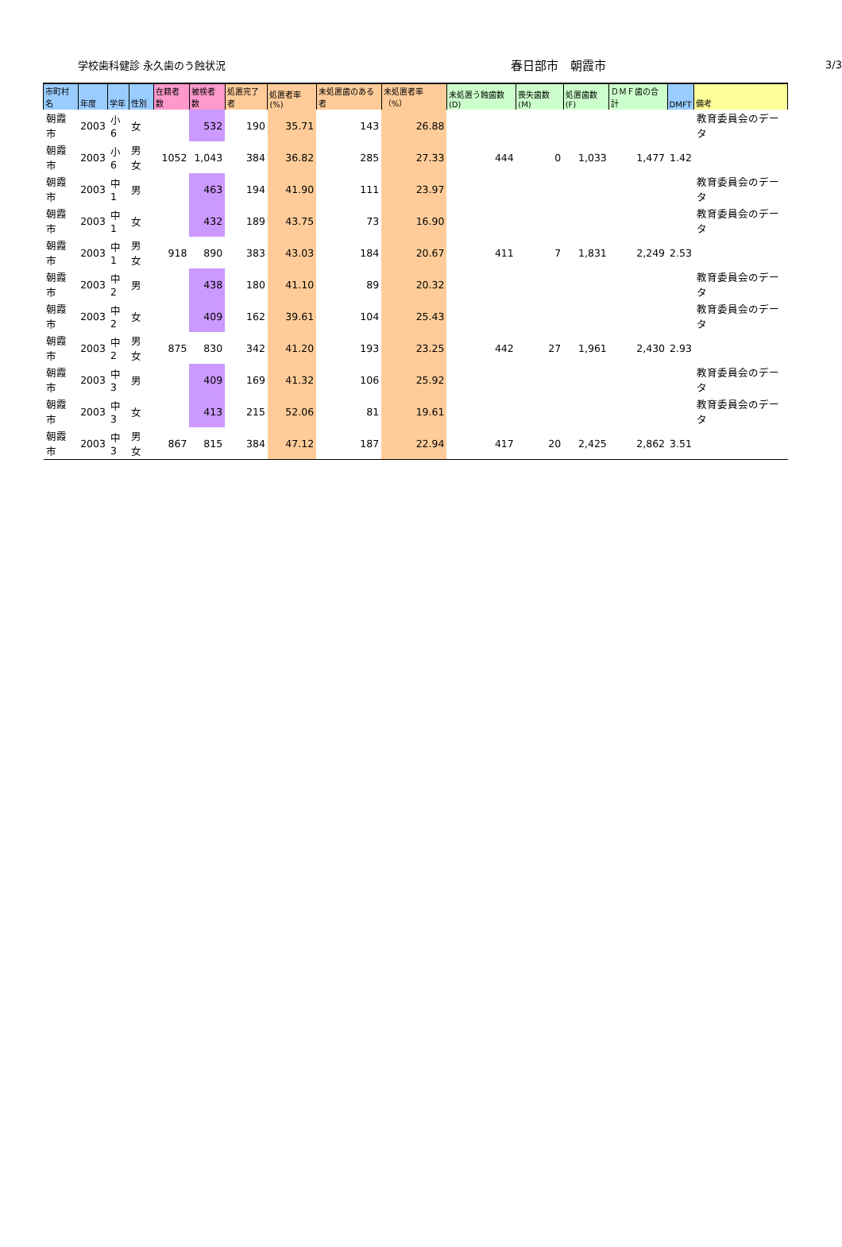学校歯科健診 永久歯のう蝕状況
春日部市　朝霞市
3/3
| 市町村名 | 年度 | 学年 | 性別 | 在籍者数 | 被検者数 | 処置完了者 | 処置者率(%) | 未処置歯のある者 | 未処置者率（%） | 未処置う蝕歯数(D) | 喪失歯数(M) | 処置歯数(F) | ＤＭＦ歯の合計 | DMFT | 備考 |
| --- | --- | --- | --- | --- | --- | --- | --- | --- | --- | --- | --- | --- | --- | --- | --- |
| 朝霞市 | 2003 | 小6 | 女 | | 532 | 190 | 35.71 | 143 | 26.88 | | | | | | 教育委員会のデータ |
| 朝霞市 | 2003 | 小6 | 男女 | 1052 | 1,043 | 384 | 36.82 | 285 | 27.33 | 444 | 0 | 1,033 | 1,477 | 1.42 | |
| 朝霞市 | 2003 | 中1 | 男 | | 463 | 194 | 41.90 | 111 | 23.97 | | | | | | 教育委員会のデータ |
| 朝霞市 | 2003 | 中1 | 女 | | 432 | 189 | 43.75 | 73 | 16.90 | | | | | | 教育委員会のデータ |
| 朝霞市 | 2003 | 中1 | 男女 | 918 | 890 | 383 | 43.03 | 184 | 20.67 | 411 | 7 | 1,831 | 2,249 | 2.53 | |
| 朝霞市 | 2003 | 中2 | 男 | | 438 | 180 | 41.10 | 89 | 20.32 | | | | | | 教育委員会のデータ |
| 朝霞市 | 2003 | 中2 | 女 | | 409 | 162 | 39.61 | 104 | 25.43 | | | | | | 教育委員会のデータ |
| 朝霞市 | 2003 | 中2 | 男女 | 875 | 830 | 342 | 41.20 | 193 | 23.25 | 442 | 27 | 1,961 | 2,430 | 2.93 | |
| 朝霞市 | 2003 | 中3 | 男 | | 409 | 169 | 41.32 | 106 | 25.92 | | | | | | 教育委員会のデータ |
| 朝霞市 | 2003 | 中3 | 女 | | 413 | 215 | 52.06 | 81 | 19.61 | | | | | | 教育委員会のデータ |
| 朝霞市 | 2003 | 中3 | 男女 | 867 | 815 | 384 | 47.12 | 187 | 22.94 | 417 | 20 | 2,425 | 2,862 | 3.51 | |